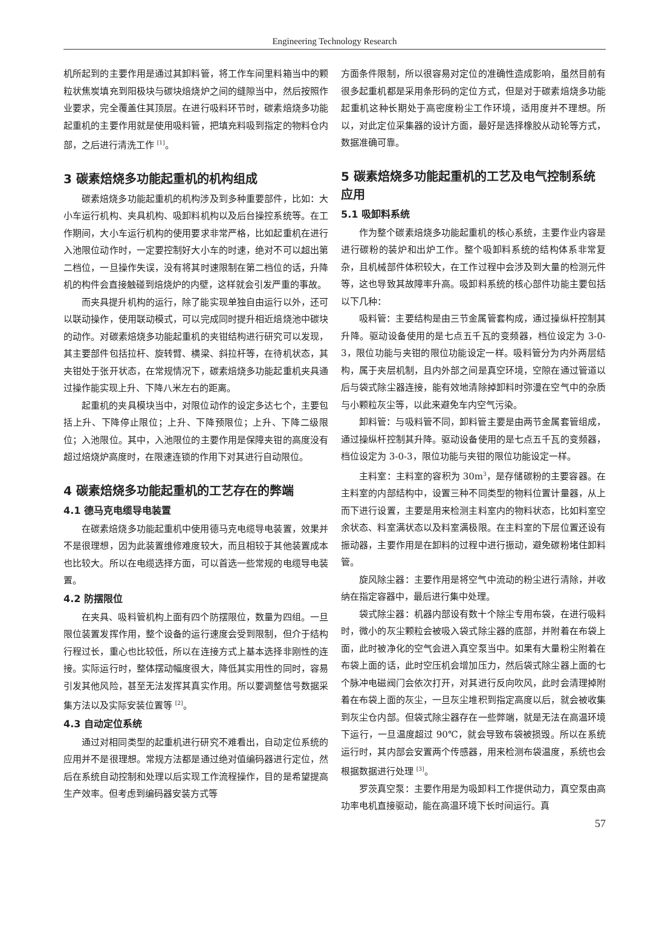Engineering Technology Research
机所起到的主要作用是通过其卸料管，将工作车间里料箱当中的颗粒状焦炭填充到阳极块与碳块焙烧炉之间的缝隙当中，然后按照作业要求，完全覆盖住其顶层。在进行吸料环节时，碳素焙烧多功能起重机的主要作用就是使用吸料管，把填充料吸到指定的物料仓内部，之后进行清洗工作 <sup>[1]</sup>。
3 碳素焙烧多功能起重机的机构组成
碳素焙烧多功能起重机的机构涉及到多种重要部件，比如：大小车运行机构、夹具机构、吸卸料机构以及后台操控系统等。在工作期间，大小车运行机构的使用要求非常严格，比如起重机在进行入池限位动作时，一定要控制好大小车的时速，绝对不可以超出第二档位，一旦操作失误，没有将其时速限制在第二档位的话，升降机的构件会直接触碰到焙烧炉的内壁，这样就会引发严重的事故。
而夹具提升机构的运行，除了能实现单独自由运行以外，还可以联动操作，使用联动模式，可以完成同时提升相近焙烧池中碳块的动作。对碳素焙烧多功能起重机的夹钳结构进行研究可以发现，其主要部件包括拉杆、旋转臂、横梁、斜拉杆等，在待机状态，其夹钳处于张开状态，在常规情况下，碳素焙烧多功能起重机夹具通过操作能实现上升、下降八米左右的距离。
起重机的夹具模块当中，对限位动作的设定多达七个，主要包括上升、下降停止限位；上升、下降预限位；上升、下降二级限位；入池限位。其中，入池限位的主要作用是保障夹钳的高度没有超过焙烧炉高度时，在限速连锁的作用下对其进行自动限位。
4 碳素焙烧多功能起重机的工艺存在的弊端
4.1 德马克电缆导电装置
在碳素焙烧多功能起重机中使用德马克电缆导电装置，效果并不是很理想，因为此装置维修难度较大，而且相较于其他装置成本也比较大。所以在电缆选择方面，可以首选一些常规的电缆导电装置。
4.2 防摆限位
在夹具、吸料管机构上面有四个防摆限位，数量为四组。一旦限位装置发挥作用，整个设备的运行速度会受到限制，但介于结构行程过长，重心也比较低，所以在连接方式上基本选择非刚性的连接。实际运行时，整体摆动幅度很大，降低其实用性的同时，容易引发其他风险，甚至无法发挥其真实作用。所以要调整信号数据采集方法以及实际安装位置等 <sup>[2]</sup>。
4.3 自动定位系统
通过对相同类型的起重机进行研究不难看出，自动定位系统的应用并不是很理想。常规方法都是通过绝对值编码器进行定位，然后在系统自动控制和处理以后实现工作流程操作，目的是希望提高生产效率。但考虑到编码器安装方式等
方面条件限制，所以很容易对定位的准确性造成影响，虽然目前有很多起重机都是采用条形码的定位方式，但是对于碳素焙烧多功能起重机这种长期处于高密度粉尘工作环境，适用度并不理想。所以，对此定位采集器的设计方面，最好是选择橡胶从动轮等方式，数据准确可靠。
5 碳素焙烧多功能起重机的工艺及电气控制系统应用
5.1 吸卸料系统
作为整个碳素焙烧多功能起重机的核心系统，主要作业内容是进行碳粉的装炉和出炉工作。整个吸卸料系统的结构体系非常复杂，且机械部件体积较大，在工作过程中会涉及到大量的检测元件等，这也导致其故障率升高。吸卸料系统的核心部件功能主要包括以下几种：
吸料管：主要结构是由三节金属管套构成，通过操纵杆控制其升降。驱动设备使用的是七点五千瓦的变频器，档位设定为 3-0-3，限位功能与夹钳的限位功能设定一样。吸料管分为内外两层结构，属于夹层机制，且内外部之间是真空环境，空隙在通过管道以后与袋式除尘器连接，能有效地清除掉卸料时弥漫在空气中的杂质与小颗粒灰尘等，以此来避免车内空气污染。
卸料管：与吸料管不同，卸料管主要是由两节金属套管组成，通过操纵杆控制其升降。驱动设备使用的是七点五千瓦的变频器，档位设定为 3-0-3，限位功能与夹钳的限位功能设定一样。
主料室：主料室的容积为 30m<sup>3</sup>，是存储碳粉的主要容器。在主料室的内部结构中，设置三种不同类型的物料位置计量器，从上而下进行设置，主要是用来检测主料室内的物料状态，比如料室空余状态、料室满状态以及料室满极限。在主料室的下层位置还设有振动器，主要作用是在卸料的过程中进行振动，避免碳粉堵住卸料管。
旋风除尘器：主要作用是将空气中流动的粉尘进行清除，并收纳在指定容器中，最后进行集中处理。
袋式除尘器：机器内部设有数十个除尘专用布袋，在进行吸料时，微小的灰尘颗粒会被吸入袋式除尘器的底部，并附着在布袋上面，此时被净化的空气会进入真空泵当中。如果有大量粉尘附着在布袋上面的话，此时空压机会增加压力，然后袋式除尘器上面的七个脉冲电磁阀门会依次打开，对其进行反向吹风，此时会清理掉附着在布袋上面的灰尘，一旦灰尘堆积到指定高度以后，就会被收集到灰尘仓内部。但袋式除尘器存在一些弊端，就是无法在高温环境下运行，一旦温度超过 90℃，就会导致布袋被损毁。所以在系统运行时，其内部会安置两个传感器，用来检测布袋温度，系统也会根据数据进行处理 <sup>[3]</sup>。
罗茨真空泵：主要作用是为吸卸料工作提供动力，真空泵由高功率电机直接驱动，能在高温环境下长时间运行。真
57